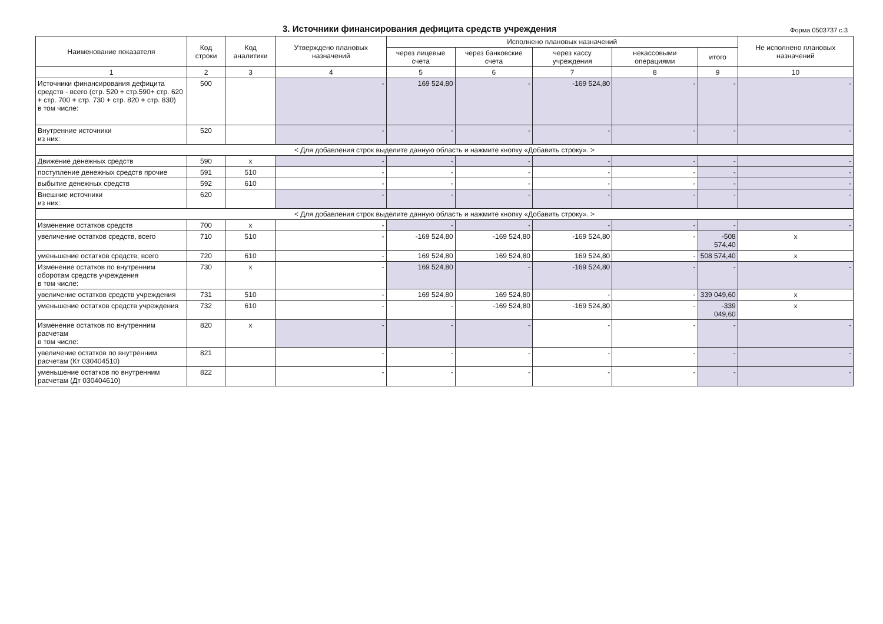3. Источники финансирования дефицита средств учреждения
Форма 0503737 с.3
| Наименование показателя | Код строки | Код аналитики | Утверждено плановых назначений | Исполнено плановых назначений | | | | | Не исполнено плановых назначений |
| --- | --- | --- | --- | --- | --- | --- | --- | --- | --- |
| | | | | через лицевые счета | через банковские счета | через кассу учреждения | некассовыми операциями | итого | |
| 1 | 2 | 3 | 4 | 5 | 6 | 7 | 8 | 9 | 10 |
| Источники финансирования дефицита средств - всего (стр. 520 + стр.590+ стр. 620 + стр. 700 + стр. 730 + стр. 820 + стр. 830) в том числе: | 500 | | - | 169 524,80 | - | -169 524,80 | - | - | - |
| Внутренние источники из них: | 520 | | - | - | - | - | - | - | - |
| < Для добавления строк выделите данную область и нажмите кнопку «Добавить строку». > | | | | | | | | | |
| Движение денежных средств | 590 | x | - | - | - | - | - | - | - |
| поступление денежных средств прочие | 591 | 510 | - | - | - | - | - | - | - |
| выбытие денежных средств | 592 | 610 | - | - | - | - | - | - | - |
| Внешние источники из них: | 620 | | - | - | - | - | - | - | - |
| < Для добавления строк выделите данную область и нажмите кнопку «Добавить строку». > | | | | | | | | | |
| Изменение остатков средств | 700 | x | - | - | - | - | - | - | - |
| увеличение остатков средств, всего | 710 | 510 | - | -169 524,80 | -169 524,80 | -169 524,80 | - | -508 574,40 | x |
| уменьшение остатков средств, всего | 720 | 610 | - | 169 524,80 | 169 524,80 | 169 524,80 | - | 508 574,40 | x |
| Изменение остатков по внутренним оборотам средств учреждения в том числе: | 730 | x | - | 169 524,80 | - | -169 524,80 | - | - | - |
| увеличение остатков средств учреждения | 731 | 510 | - | 169 524,80 | 169 524,80 | - | - | 339 049,60 | x |
| уменьшение остатков средств учреждения | 732 | 610 | - | - | -169 524,80 | -169 524,80 | - | -339 049,60 | x |
| Изменение остатков по внутренним расчетам в том числе: | 820 | x | - | - | - | - | - | - | - |
| увеличение остатков по внутренним расчетам (Кт 030404510) | 821 | | - | - | - | - | - | - | - |
| уменьшение остатков по внутренним расчетам (Дт 030404610) | 822 | | - | - | - | - | - | - | - |